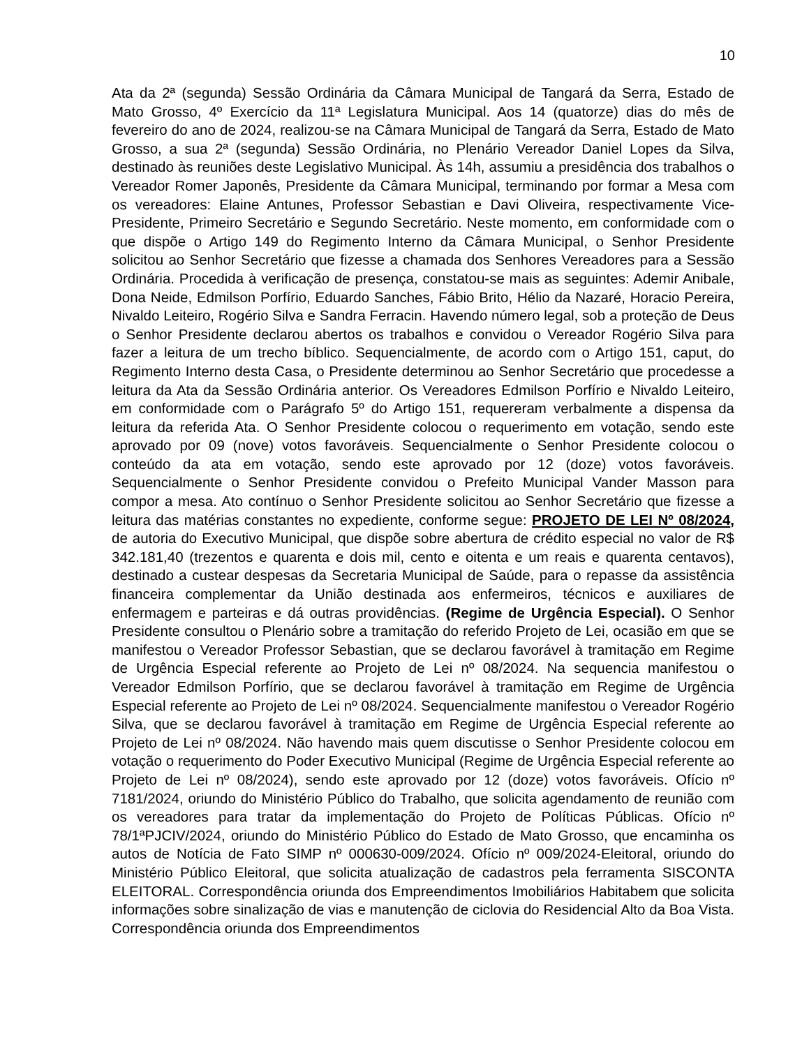10
Ata da 2ª (segunda) Sessão Ordinária da Câmara Municipal de Tangará da Serra, Estado de Mato Grosso, 4º Exercício da 11ª Legislatura Municipal. Aos 14 (quatorze) dias do mês de fevereiro do ano de 2024, realizou-se na Câmara Municipal de Tangará da Serra, Estado de Mato Grosso, a sua 2ª (segunda) Sessão Ordinária, no Plenário Vereador Daniel Lopes da Silva, destinado às reuniões deste Legislativo Municipal. Às 14h, assumiu a presidência dos trabalhos o Vereador Romer Japonês, Presidente da Câmara Municipal, terminando por formar a Mesa com os vereadores: Elaine Antunes, Professor Sebastian e Davi Oliveira, respectivamente Vice-Presidente, Primeiro Secretário e Segundo Secretário. Neste momento, em conformidade com o que dispõe o Artigo 149 do Regimento Interno da Câmara Municipal, o Senhor Presidente solicitou ao Senhor Secretário que fizesse a chamada dos Senhores Vereadores para a Sessão Ordinária. Procedida à verificação de presença, constatou-se mais as seguintes: Ademir Anibale, Dona Neide, Edmilson Porfírio, Eduardo Sanches, Fábio Brito, Hélio da Nazaré, Horacio Pereira, Nivaldo Leiteiro, Rogério Silva e Sandra Ferracin. Havendo número legal, sob a proteção de Deus o Senhor Presidente declarou abertos os trabalhos e convidou o Vereador Rogério Silva para fazer a leitura de um trecho bíblico. Sequencialmente, de acordo com o Artigo 151, caput, do Regimento Interno desta Casa, o Presidente determinou ao Senhor Secretário que procedesse a leitura da Ata da Sessão Ordinária anterior. Os Vereadores Edmilson Porfírio e Nivaldo Leiteiro, em conformidade com o Parágrafo 5º do Artigo 151, requereram verbalmente a dispensa da leitura da referida Ata. O Senhor Presidente colocou o requerimento em votação, sendo este aprovado por 09 (nove) votos favoráveis. Sequencialmente o Senhor Presidente colocou o conteúdo da ata em votação, sendo este aprovado por 12 (doze) votos favoráveis. Sequencialmente o Senhor Presidente convidou o Prefeito Municipal Vander Masson para compor a mesa. Ato contínuo o Senhor Presidente solicitou ao Senhor Secretário que fizesse a leitura das matérias constantes no expediente, conforme segue: PROJETO DE LEI Nº 08/2024, de autoria do Executivo Municipal, que dispõe sobre abertura de crédito especial no valor de R$ 342.181,40 (trezentos e quarenta e dois mil, cento e oitenta e um reais e quarenta centavos), destinado a custear despesas da Secretaria Municipal de Saúde, para o repasse da assistência financeira complementar da União destinada aos enfermeiros, técnicos e auxiliares de enfermagem e parteiras e dá outras providências. (Regime de Urgência Especial). O Senhor Presidente consultou o Plenário sobre a tramitação do referido Projeto de Lei, ocasião em que se manifestou o Vereador Professor Sebastian, que se declarou favorável à tramitação em Regime de Urgência Especial referente ao Projeto de Lei nº 08/2024. Na sequencia manifestou o Vereador Edmilson Porfírio, que se declarou favorável à tramitação em Regime de Urgência Especial referente ao Projeto de Lei nº 08/2024. Sequencialmente manifestou o Vereador Rogério Silva, que se declarou favorável à tramitação em Regime de Urgência Especial referente ao Projeto de Lei nº 08/2024. Não havendo mais quem discutisse o Senhor Presidente colocou em votação o requerimento do Poder Executivo Municipal (Regime de Urgência Especial referente ao Projeto de Lei nº 08/2024), sendo este aprovado por 12 (doze) votos favoráveis. Ofício nº 7181/2024, oriundo do Ministério Público do Trabalho, que solicita agendamento de reunião com os vereadores para tratar da implementação do Projeto de Políticas Públicas. Ofício nº 78/1ªPJCIV/2024, oriundo do Ministério Público do Estado de Mato Grosso, que encaminha os autos de Notícia de Fato SIMP nº 000630-009/2024. Ofício nº 009/2024-Eleitoral, oriundo do Ministério Público Eleitoral, que solicita atualização de cadastros pela ferramenta SISCONTA ELEITORAL. Correspondência oriunda dos Empreendimentos Imobiliários Habitabem que solicita informações sobre sinalização de vias e manutenção de ciclovia do Residencial Alto da Boa Vista. Correspondência oriunda dos Empreendimentos